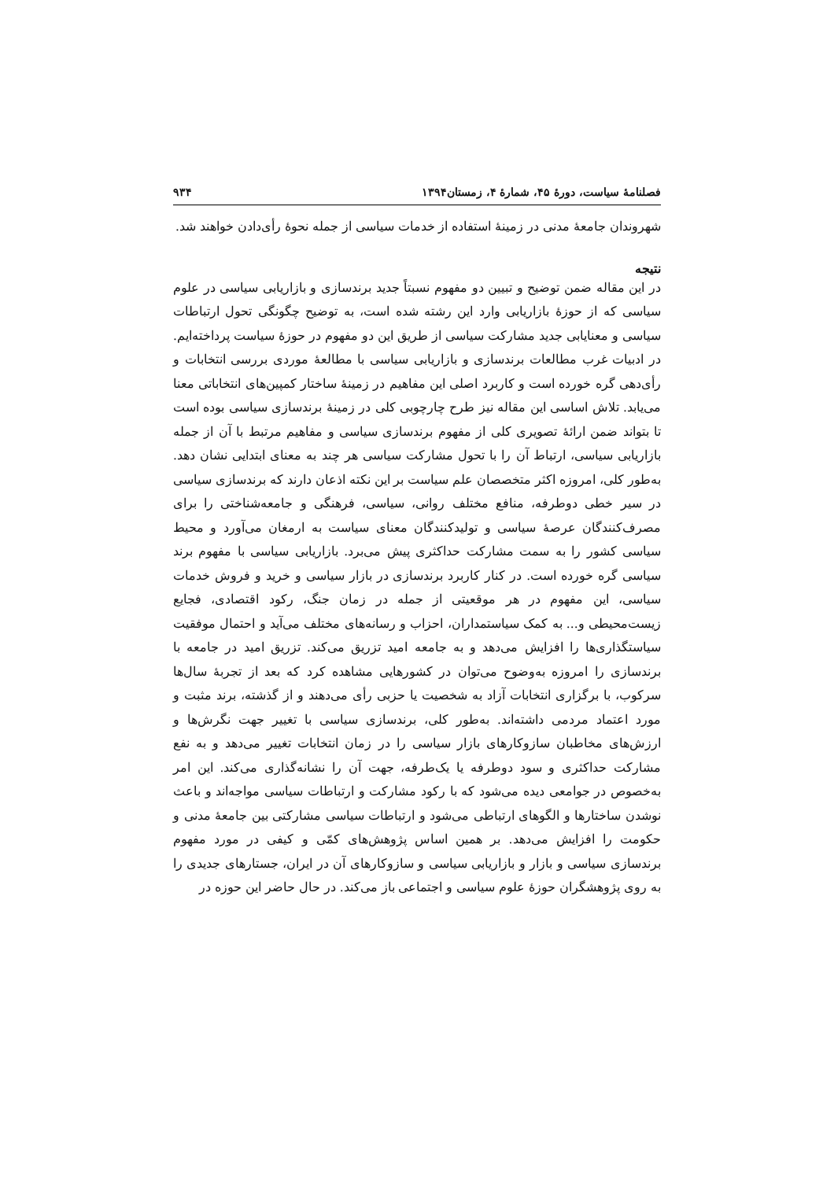فصلنامهٔ سیاست، دورهٔ ۴۵، شمارهٔ ۴، زمستان۱۳۹۴ ۹۳۴
شهروندان جامعهٔ مدنی در زمینهٔ استفاده از خدمات سیاسی از جمله نحوهٔ رأی‌دادن خواهند شد.
نتیجه
در این مقاله ضمن توضیح و تبیین دو مفهوم نسبتاً جدید برندسازی و بازاریابی سیاسی در علوم سیاسی که از حوزهٔ بازاریابی وارد این رشته شده است، به توضیح چگونگی تحول ارتباطات سیاسی و معنایابی جدید مشارکت سیاسی از طریق این دو مفهوم در حوزهٔ سیاست پرداخته‌ایم. در ادبیات غرب مطالعات برندسازی و بازاریابی سیاسی با مطالعهٔ موردی بررسی انتخابات و رأی‌دهی گره خورده است و کاربرد اصلی این مفاهیم در زمینهٔ ساختار کمپین‌های انتخاباتی معنا می‌یابد. تلاش اساسی این مقاله نیز طرح چارچوبی کلی در زمینهٔ برندسازی سیاسی بوده است تا بتواند ضمن ارائهٔ تصویری کلی از مفهوم برندسازی سیاسی و مفاهیم مرتبط با آن از جمله بازاریابی سیاسی، ارتباط آن را با تحول مشارکت سیاسی هر چند به معنای ابتدایی نشان دهد. به‌طور کلی، امروزه اکثر متخصصان علم سیاست بر این نکته اذعان دارند که برندسازی سیاسی در سیر خطی دوطرفه، منافع مختلف روانی، سیاسی، فرهنگی و جامعه‌شناختی را برای مصرف‌کنندگان عرصهٔ سیاسی و تولیدکنندگان معنای سیاست به ارمغان می‌آورد و محیط سیاسی کشور را به سمت مشارکت حداکثری پیش می‌برد. بازاریابی سیاسی با مفهوم برند سیاسی گره خورده است. در کنار کاربرد برندسازی در بازار سیاسی و خرید و فروش خدمات سیاسی، این مفهوم در هر موقعیتی از جمله در زمان جنگ، رکود اقتصادی، فجایع زیست‌محیطی و... به کمک سیاستمداران، احزاب و رسانه‌های مختلف می‌آید و احتمال موفقیت سیاستگذاری‌ها را افزایش می‌دهد و به جامعه امید تزریق می‌کند. تزریق امید در جامعه با برندسازی را امروزه به‌وضوح می‌توان در کشورهایی مشاهده کرد که بعد از تجربهٔ سال‌ها سرکوب، با برگزاری انتخابات آزاد به شخصیت یا حزبی رأی می‌دهند و از گذشته، برند مثبت و مورد اعتماد مردمی داشته‌اند. به‌طور کلی، برندسازی سیاسی با تغییر جهت نگرش‌ها و ارزش‌های مخاطبان سازوکارهای بازار سیاسی را در زمان انتخابات تغییر می‌دهد و به نفع مشارکت حداکثری و سود دوطرفه یا یک‌طرفه، جهت آن را نشانه‌گذاری می‌کند. این امر به‌خصوص در جوامعی دیده می‌شود که با رکود مشارکت و ارتباطات سیاسی مواجه‌اند و باعث نوشدن ساختارها و الگوهای ارتباطی می‌شود و ارتباطات سیاسی مشارکتی بین جامعهٔ مدنی و حکومت را افزایش می‌دهد. بر همین اساس پژوهش‌های کمّی و کیفی در مورد مفهوم برندسازی سیاسی و بازار و بازاریابی سیاسی و سازوکارهای آن در ایران، جستارهای جدیدی را به روی پژوهشگران حوزهٔ علوم سیاسی و اجتماعی باز می‌کند. در حال حاضر این حوزه در